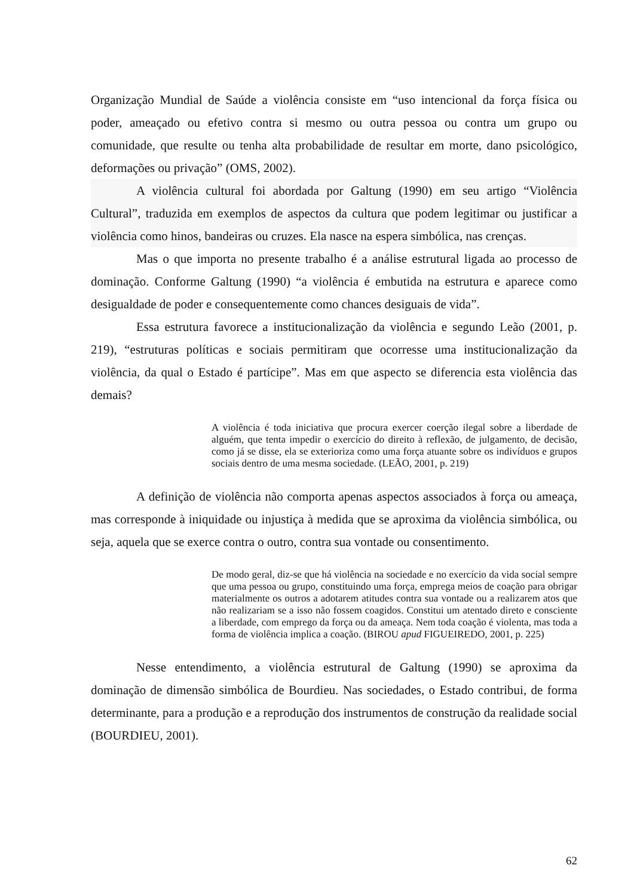Organização Mundial de Saúde a violência consiste em “uso intencional da força física ou poder, ameaçado ou efetivo contra si mesmo ou outra pessoa ou contra um grupo ou comunidade, que resulte ou tenha alta probabilidade de resultar em morte, dano psicológico, deformações ou privação” (OMS, 2002).
A violência cultural foi abordada por Galtung (1990) em seu artigo “Violência Cultural”, traduzida em exemplos de aspectos da cultura que podem legitimar ou justificar a violência como hinos, bandeiras ou cruzes. Ela nasce na espera simbólica, nas crenças.
Mas o que importa no presente trabalho é a análise estrutural ligada ao processo de dominação. Conforme Galtung (1990) “a violência é embutida na estrutura e aparece como desigualdade de poder e consequentemente como chances desiguais de vida”.
Essa estrutura favorece a institucionalização da violência e segundo Leão (2001, p. 219), “estruturas políticas e sociais permitiram que ocorresse uma institucionalização da violência, da qual o Estado é partícipe”. Mas em que aspecto se diferencia esta violência das demais?
A violência é toda iniciativa que procura exercer coerção ilegal sobre a liberdade de alguém, que tenta impedir o exercício do direito à reflexão, de julgamento, de decisão, como já se disse, ela se exterioriza como uma força atuante sobre os indivíduos e grupos sociais dentro de uma mesma sociedade. (LEÃO, 2001, p. 219)
A definição de violência não comporta apenas aspectos associados à força ou ameaça, mas corresponde à iniquidade ou injustiça à medida que se aproxima da violência simbólica, ou seja, aquela que se exerce contra o outro, contra sua vontade ou consentimento.
De modo geral, diz-se que há violência na sociedade e no exercício da vida social sempre que uma pessoa ou grupo, constituindo uma força, emprega meios de coação para obrigar materialmente os outros a adotarem atitudes contra sua vontade ou a realizarem atos que não realizariam se a isso não fossem coagidos. Constitui um atentado direto e consciente a liberdade, com emprego da força ou da ameaça. Nem toda coação é violenta, mas toda a forma de violência implica a coação. (BIROU apud FIGUEIREDO, 2001, p. 225)
Nesse entendimento, a violência estrutural de Galtung (1990) se aproxima da dominação de dimensão simbólica de Bourdieu. Nas sociedades, o Estado contribui, de forma determinante, para a produção e a reprodução dos instrumentos de construção da realidade social (BOURDIEU, 2001).
62